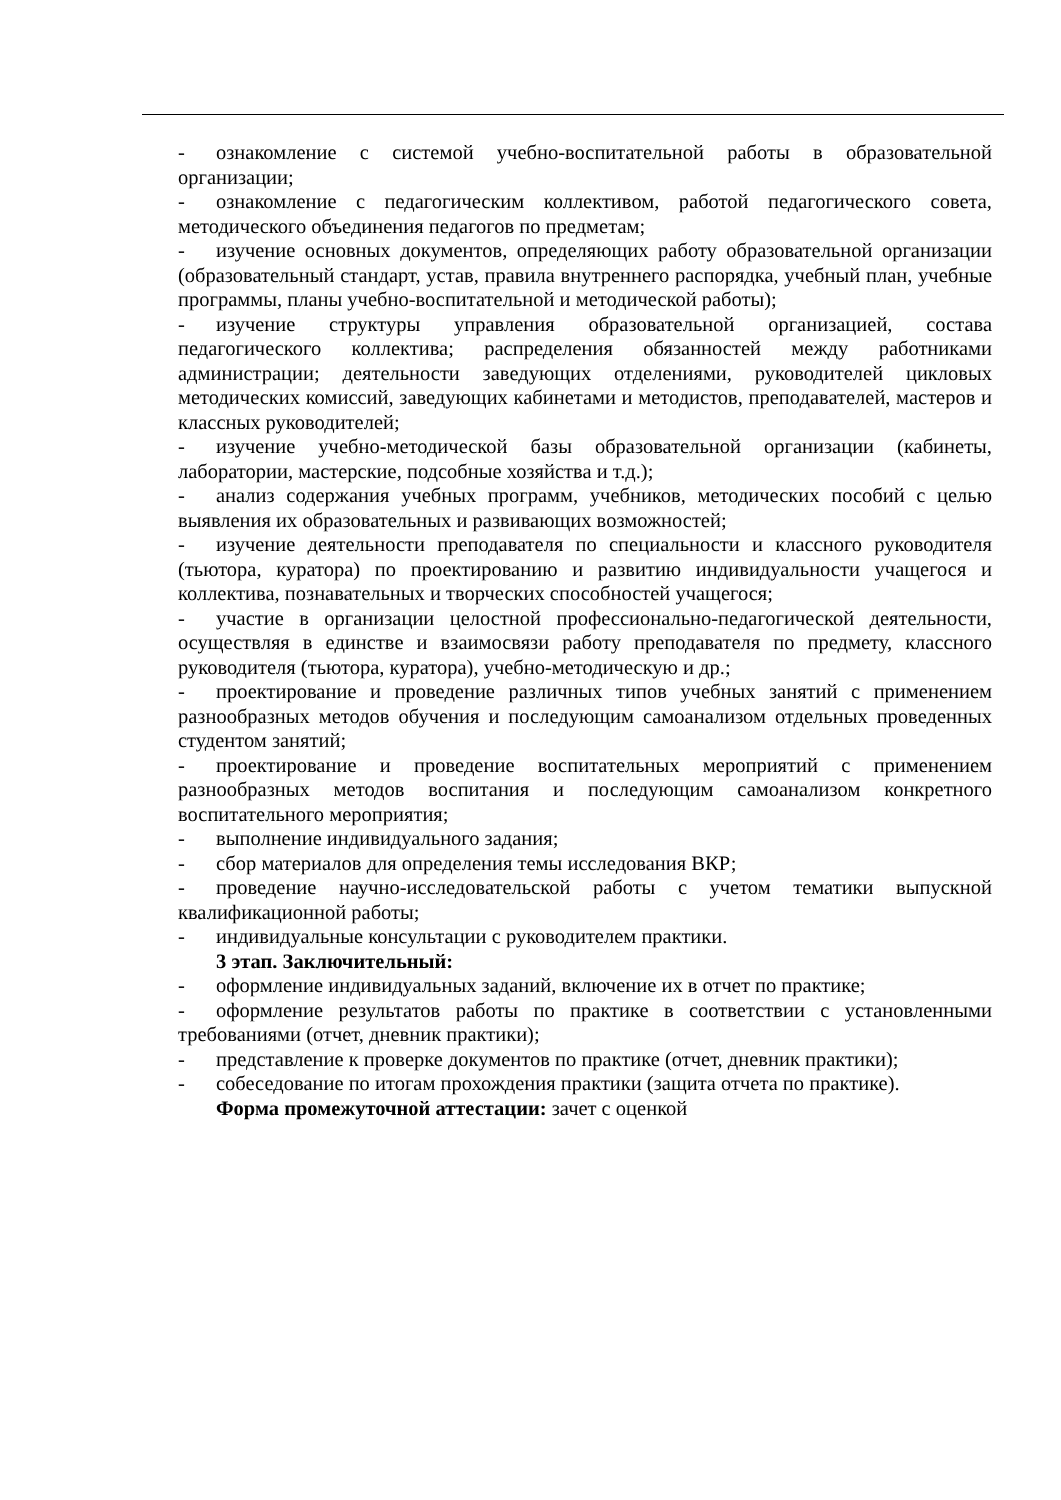- ознакомление с системой учебно-воспитательной работы в образовательной организации;
- ознакомление с педагогическим коллективом, работой педагогического совета, методического объединения педагогов по предметам;
- изучение основных документов, определяющих работу образовательной организации (образовательный стандарт, устав, правила внутреннего распорядка, учебный план, учебные программы, планы учебно-воспитательной и методической работы);
- изучение структуры управления образовательной организацией, состава педагогического коллектива; распределения обязанностей между работниками администрации; деятельности заведующих отделениями, руководителей цикловых методических комиссий, заведующих кабинетами и методистов, преподавателей, мастеров и классных руководителей;
- изучение учебно-методической базы образовательной организации (кабинеты, лаборатории, мастерские, подсобные хозяйства и т.д.);
- анализ содержания учебных программ, учебников, методических пособий с целью выявления их образовательных и развивающих возможностей;
- изучение деятельности преподавателя по специальности и классного руководителя (тьютора, куратора) по проектированию и развитию индивидуальности учащегося и коллектива, познавательных и творческих способностей учащегося;
- участие в организации целостной профессионально-педагогической деятельности, осуществляя в единстве и взаимосвязи работу преподавателя по предмету, классного руководителя (тьютора, куратора), учебно-методическую и др.;
- проектирование и проведение различных типов учебных занятий с применением разнообразных методов обучения и последующим самоанализом отдельных проведенных студентом занятий;
- проектирование и проведение воспитательных мероприятий с применением разнообразных методов воспитания и последующим самоанализом конкретного воспитательного мероприятия;
- выполнение индивидуального задания;
- сбор материалов для определения темы исследования ВКР;
- проведение научно-исследовательской работы с учетом тематики выпускной квалификационной работы;
- индивидуальные консультации с руководителем практики.
3 этап. Заключительный:
- оформление индивидуальных заданий, включение их в отчет по практике;
- оформление результатов работы по практике в соответствии с установленными требованиями (отчет, дневник практики);
- представление к проверке документов по практике (отчет, дневник практики);
- собеседование по итогам прохождения практики (защита отчета по практике).
Форма промежуточной аттестации: зачет с оценкой